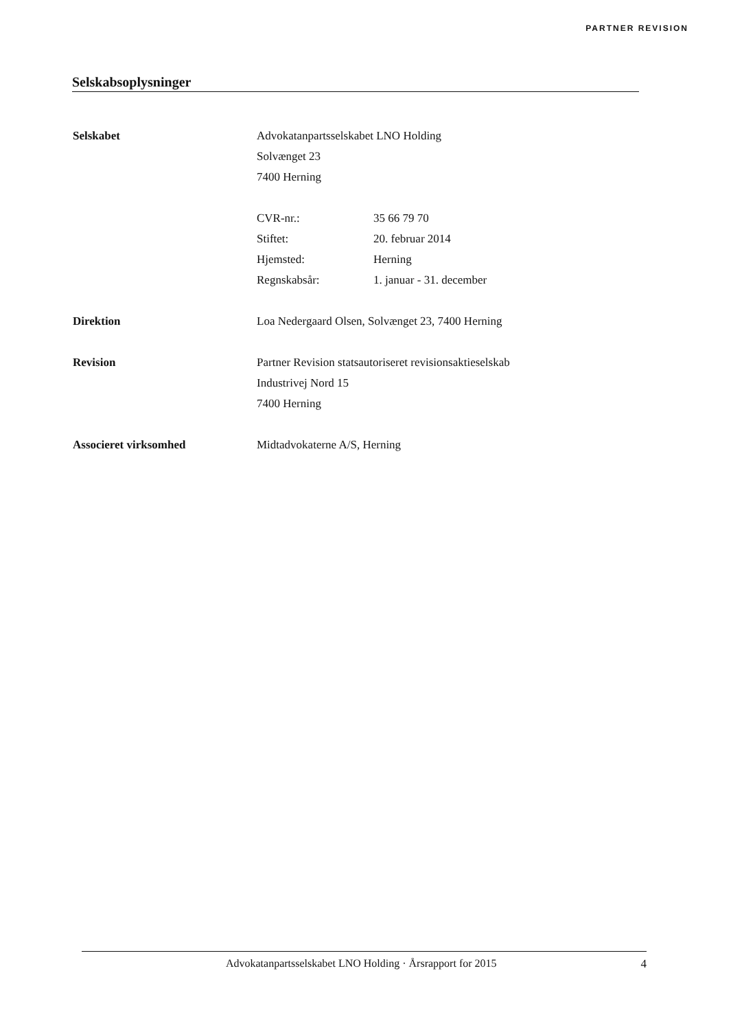PARTNER REVISION
Selskabsoplysninger
Selskabet Advokatanpartsselskabet LNO Holding
Solvænget 23
7400 Herning
CVR-nr.: 35 66 79 70
Stiftet: 20. februar 2014
Hjemsted: Herning
Regnskabsår: 1. januar - 31. december
Direktion Loa Nedergaard Olsen, Solvænget 23, 7400 Herning
Revision Partner Revision statsautoriseret revisionsaktieselskab
Industrivej Nord 15
7400 Herning
Associeret virksomhed Midtadvokaterne A/S, Herning
Advokatanpartsselskabet LNO Holding · Årsrapport for 2015
4